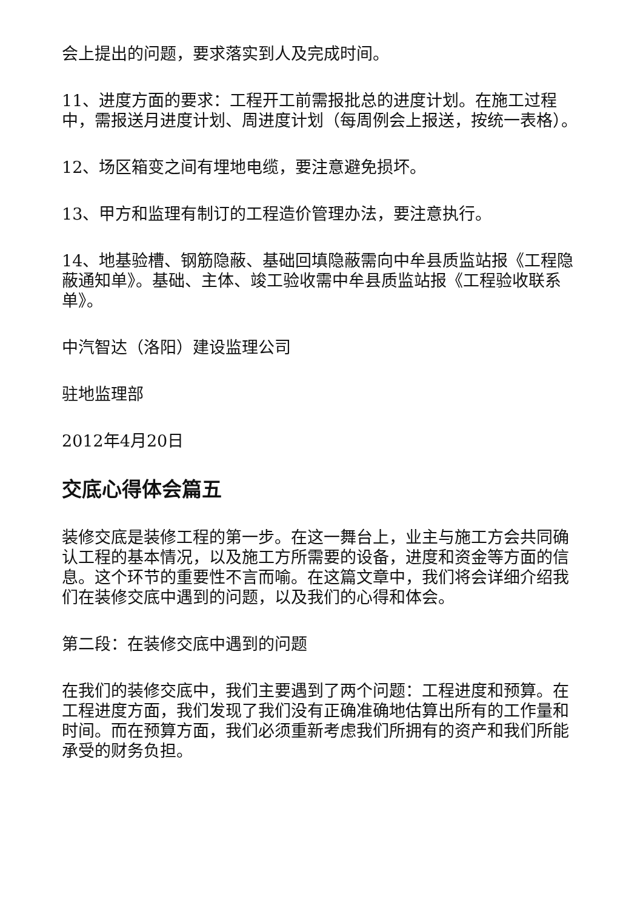会上提出的问题，要求落实到人及完成时间。
11、进度方面的要求：工程开工前需报批总的进度计划。在施工过程中，需报送月进度计划、周进度计划（每周例会上报送，按统一表格）。
12、场区箱变之间有埋地电缆，要注意避免损坏。
13、甲方和监理有制订的工程造价管理办法，要注意执行。
14、地基验槽、钢筋隐蔽、基础回填隐蔽需向中牟县质监站报《工程隐蔽通知单》。基础、主体、竣工验收需中牟县质监站报《工程验收联系单》。
中汽智达（洛阳）建设监理公司
驻地监理部
2012年4月20日
交底心得体会篇五
装修交底是装修工程的第一步。在这一舞台上，业主与施工方会共同确认工程的基本情况，以及施工方所需要的设备，进度和资金等方面的信息。这个环节的重要性不言而喻。在这篇文章中，我们将会详细介绍我们在装修交底中遇到的问题，以及我们的心得和体会。
第二段：在装修交底中遇到的问题
在我们的装修交底中，我们主要遇到了两个问题：工程进度和预算。在工程进度方面，我们发现了我们没有正确准确地估算出所有的工作量和时间。而在预算方面，我们必须重新考虑我们所拥有的资产和我们所能承受的财务负担。